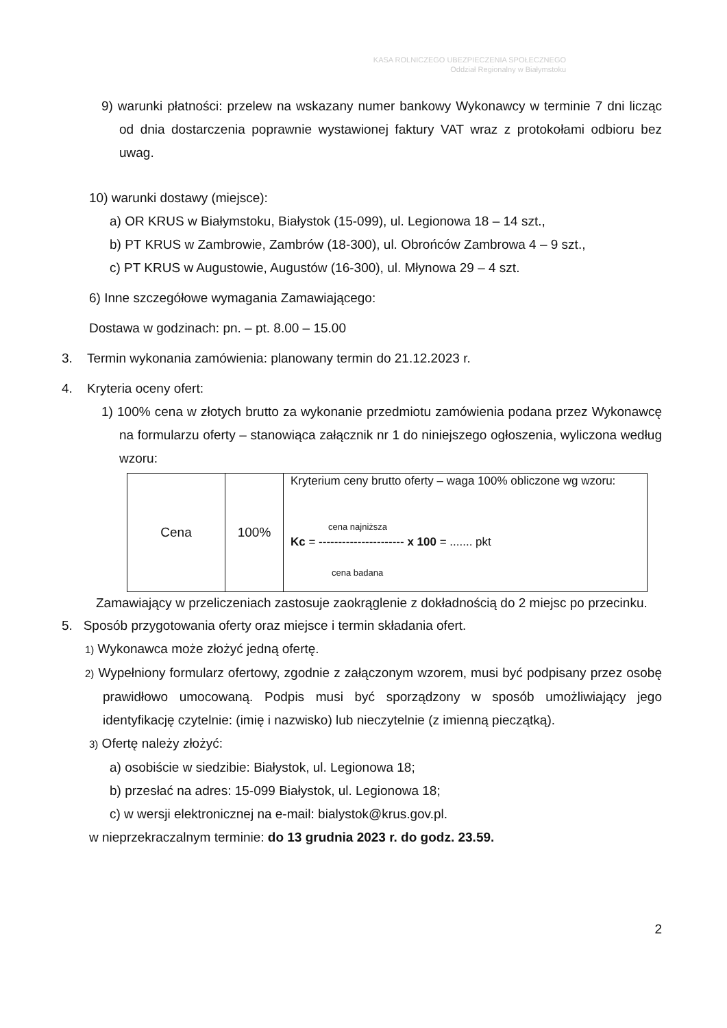KASA ROLNICZEGO UBEZPIECZENIA SPOŁECZNEGO
Oddział Regionalny w Białymstoku
9) warunki płatności: przelew na wskazany numer bankowy Wykonawcy w terminie 7 dni licząc od dnia dostarczenia poprawnie wystawionej faktury VAT wraz z protokołami odbioru bez uwag.
10) warunki dostawy (miejsce):
a) OR KRUS w Białymstoku, Białystok (15-099), ul. Legionowa 18 – 14 szt.,
b) PT KRUS w Zambrowie, Zambrów (18-300), ul. Obrońców Zambrowa 4 – 9 szt.,
c) PT KRUS w Augustowie, Augustów (16-300), ul. Młynowa 29 – 4 szt.
6) Inne szczegółowe wymagania Zamawiającego:
Dostawa w godzinach: pn. – pt. 8.00 – 15.00
3. Termin wykonania zamówienia: planowany termin do 21.12.2023 r.
4. Kryteria oceny ofert:
1) 100% cena w złotych brutto za wykonanie przedmiotu zamówienia podana przez Wykonawcę na formularzu oferty – stanowiąca załącznik nr 1 do niniejszego ogłoszenia, wyliczona według wzoru:
| Cena | 100% | Kryterium ceny brutto oferty – waga 100% obliczone wg wzoru: cena najniższa Kc = ---------------------- x 100 = ....... pkt cena badana |
Zamawiający w przeliczeniach zastosuje zaokrąglenie z dokładnością do 2 miejsc po przecinku.
5. Sposób przygotowania oferty oraz miejsce i termin składania ofert.
1) Wykonawca może złożyć jedną ofertę.
2) Wypełniony formularz ofertowy, zgodnie z załączonym wzorem, musi być podpisany przez osobę prawidłowo umocowaną. Podpis musi być sporządzony w sposób umożliwiający jego identyfikację czytelnie: (imię i nazwisko) lub nieczytelnie (z imienną pieczątką).
3) Ofertę należy złożyć:
a) osobiście w siedzibie: Białystok, ul. Legionowa 18;
b) przesłać na adres: 15-099 Białystok, ul. Legionowa 18;
c) w wersji elektronicznej na e-mail: bialystok@krus.gov.pl.
w nieprzekraczalnym terminie: do 13 grudnia 2023 r. do godz. 23.59.
2